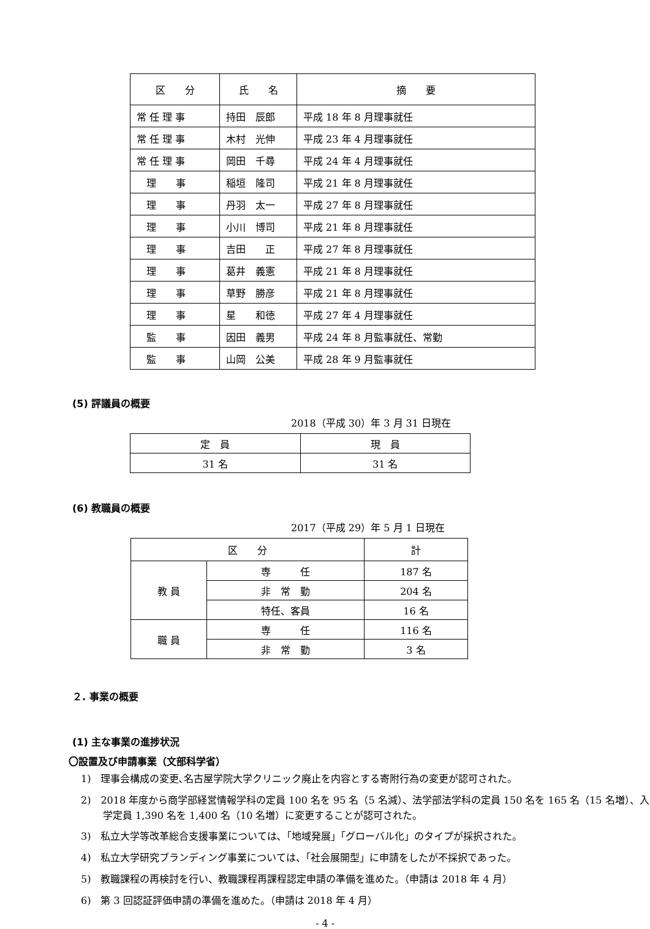| 区 分 | 氏 名 | 摘 要 |
| --- | --- | --- |
| 常 任 理 事 | 持田 辰郎 | 平成 18 年 8 月理事就任 |
| 常 任 理 事 | 木村 光伸 | 平成 23 年 4 月理事就任 |
| 常 任 理 事 | 岡田 千尋 | 平成 24 年 4 月理事就任 |
| 理 事 | 稲垣 隆司 | 平成 21 年 8 月理事就任 |
| 理 事 | 丹羽 太一 | 平成 27 年 8 月理事就任 |
| 理 事 | 小川 博司 | 平成 21 年 8 月理事就任 |
| 理 事 | 吉田 正 | 平成 27 年 8 月理事就任 |
| 理 事 | 葛井 義憲 | 平成 21 年 8 月理事就任 |
| 理 事 | 草野 勝彦 | 平成 21 年 8 月理事就任 |
| 理 事 | 星 和徳 | 平成 27 年 4 月理事就任 |
| 監 事 | 因田 義男 | 平成 24 年 8 月監事就任、常勤 |
| 監 事 | 山岡 公美 | 平成 28 年 9 月監事就任 |
(5) 評議員の概要
2018（平成 30）年 3 月 31 日現在
| 定 員 | 現 員 |
| 31 名 | 31 名 |
(6) 教職員の概要
2017（平成 29）年 5 月 1 日現在
| 区 分 | | 計 |
| 教 員 | 専 任 | 187 名 |
| | 非 常 勤 | 204 名 |
| | 特任、客員 | 16 名 |
| 職 員 | 専 任 | 116 名 |
| | 非 常 勤 | 3 名 |
２. 事業の概要
(1) 主な事業の進捗状況
〇設置及び申請事業（文部科学省）
1)　理事会構成の変更､名古屋学院大学クリニック廃止を内容とする寄附行為の変更が認可された。
2)　2018 年度から商学部経営情報学科の定員 100 名を 95 名（5 名減）、法学部法学科の定員 150 名を 165 名（15 名増）、入学定員 1,390 名を 1,400 名（10 名増）に変更することが認可された。
3)　私立大学等改革総合支援事業については､「地域発展」「グローバル化」のタイプが採択された。
4)　私立大学研究ブランディング事業については、「社会展開型」に申請をしたが不採択であった。
5)　教職課程の再検討を行い、教職課程再課程認定申請の準備を進めた。（申請は 2018 年 4 月）
6)　第 3 回認証評価申請の準備を進めた。（申請は 2018 年 4 月）
- 4 -